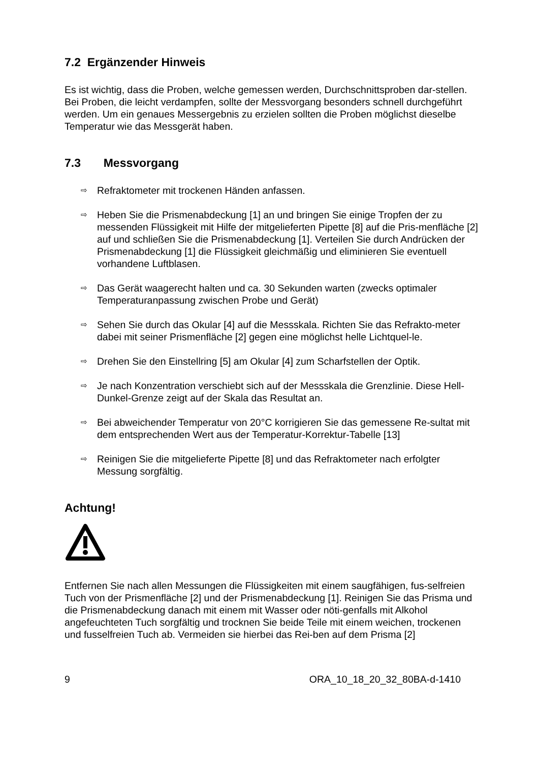7.2 Ergänzender Hinweis
Es ist wichtig, dass die Proben, welche gemessen werden, Durchschnittsproben dar-stellen. Bei Proben, die leicht verdampfen, sollte der Messvorgang besonders schnell durchgeführt werden. Um ein genaues Messergebnis zu erzielen sollten die Proben möglichst dieselbe Temperatur wie das Messgerät haben.
7.3 Messvorgang
⇨ Refraktometer mit trockenen Händen anfassen.
⇨ Heben Sie die Prismenabdeckung [1] an und bringen Sie einige Tropfen der zu messenden Flüssigkeit mit Hilfe der mitgelieferten Pipette [8] auf die Pris-menfläche [2] auf und schließen Sie die Prismenabdeckung [1]. Verteilen Sie durch Andrücken der Prismenabdeckung [1] die Flüssigkeit gleichmäßig und eliminieren Sie eventuell vorhandene Luftblasen.
⇨ Das Gerät waagerecht halten und ca. 30 Sekunden warten (zwecks optimaler Temperaturanpassung zwischen Probe und Gerät)
⇨ Sehen Sie durch das Okular [4] auf die Messskala. Richten Sie das Refrakto-meter dabei mit seiner Prismenfläche [2] gegen eine möglichst helle Lichtquel-le.
⇨ Drehen Sie den Einstellring [5] am Okular [4] zum Scharfstellen der Optik.
⇨ Je nach Konzentration verschiebt sich auf der Messskala die Grenzlinie. Diese Hell-Dunkel-Grenze zeigt auf der Skala das Resultat an.
⇨ Bei abweichender Temperatur von 20°C korrigieren Sie das gemessene Re-sultat mit dem entsprechenden Wert aus der Temperatur-Korrektur-Tabelle [13]
⇨ Reinigen Sie die mitgelieferte Pipette [8] und das Refraktometer nach erfolgter Messung sorgfältig.
Achtung!
Entfernen Sie nach allen Messungen die Flüssigkeiten mit einem saugfähigen, fus-selfreien Tuch von der Prismenfläche [2] und der Prismenabdeckung [1]. Reinigen Sie das Prisma und die Prismenabdeckung danach mit einem mit Wasser oder nöti-genfalls mit Alkohol angefeuchteten Tuch sorgfältig und trocknen Sie beide Teile mit einem weichen, trockenen und fusselfreien Tuch ab. Vermeiden sie hierbei das Rei-ben auf dem Prisma [2]
9 ORA_10_18_20_32_80BA-d-1410